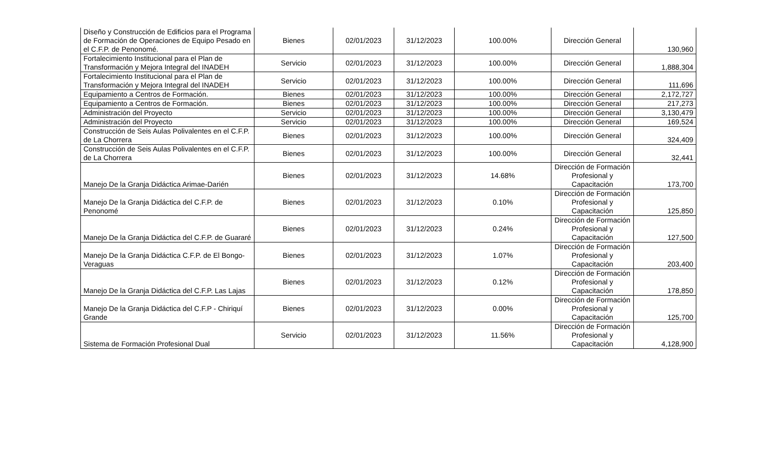| Diseño y Construcción de Edificios para el Programa de Formación de Operaciones de Equipo Pesado en el C.F.P. de Penonomé. | Bienes | 02/01/2023 | 31/12/2023 | 100.00% | Dirección General | 130,960 |
| Fortalecimiento Institucional para el Plan de Transformación y Mejora Integral del INADEH | Servicio | 02/01/2023 | 31/12/2023 | 100.00% | Dirección General | 1,888,304 |
| Fortalecimiento Institucional para el Plan de Transformación y Mejora Integral del INADEH | Servicio | 02/01/2023 | 31/12/2023 | 100.00% | Dirección General | 111,696 |
| Equipamiento a Centros de Formación. | Bienes | 02/01/2023 | 31/12/2023 | 100.00% | Dirección General | 2,172,727 |
| Equipamiento a Centros de Formación. | Bienes | 02/01/2023 | 31/12/2023 | 100.00% | Dirección General | 217,273 |
| Administración del Proyecto | Servicio | 02/01/2023 | 31/12/2023 | 100.00% | Dirección General | 3,130,479 |
| Administración del Proyecto | Servicio | 02/01/2023 | 31/12/2023 | 100.00% | Dirección General | 169,524 |
| Construcción de Seis Aulas Polivalentes en el C.F.P. de La Chorrera | Bienes | 02/01/2023 | 31/12/2023 | 100.00% | Dirección General | 324,409 |
| Construcción de Seis Aulas Polivalentes en el C.F.P. de La Chorrera | Bienes | 02/01/2023 | 31/12/2023 | 100.00% | Dirección General | 32,441 |
| Manejo De la Granja Didáctica Arimae-Darién | Bienes | 02/01/2023 | 31/12/2023 | 14.68% | Dirección de Formación Profesional y Capacitación | 173,700 |
| Manejo De la Granja Didáctica del C.F.P. de Penonomé | Bienes | 02/01/2023 | 31/12/2023 | 0.10% | Dirección de Formación Profesional y Capacitación | 125,850 |
| Manejo De la Granja Didáctica del C.F.P. de Guararé | Bienes | 02/01/2023 | 31/12/2023 | 0.24% | Dirección de Formación Profesional y Capacitación | 127,500 |
| Manejo De la Granja Didáctica C.F.P. de El Bongo-Veraguas | Bienes | 02/01/2023 | 31/12/2023 | 1.07% | Dirección de Formación Profesional y Capacitación | 203,400 |
| Manejo De la Granja Didáctica del C.F.P. Las Lajas | Bienes | 02/01/2023 | 31/12/2023 | 0.12% | Dirección de Formación Profesional y Capacitación | 178,850 |
| Manejo De la Granja Didáctica del C.F.P - Chiriquí Grande | Bienes | 02/01/2023 | 31/12/2023 | 0.00% | Dirección de Formación Profesional y Capacitación | 125,700 |
| Sistema de Formación Profesional Dual | Servicio | 02/01/2023 | 31/12/2023 | 11.56% | Dirección de Formación Profesional y Capacitación | 4,128,900 |